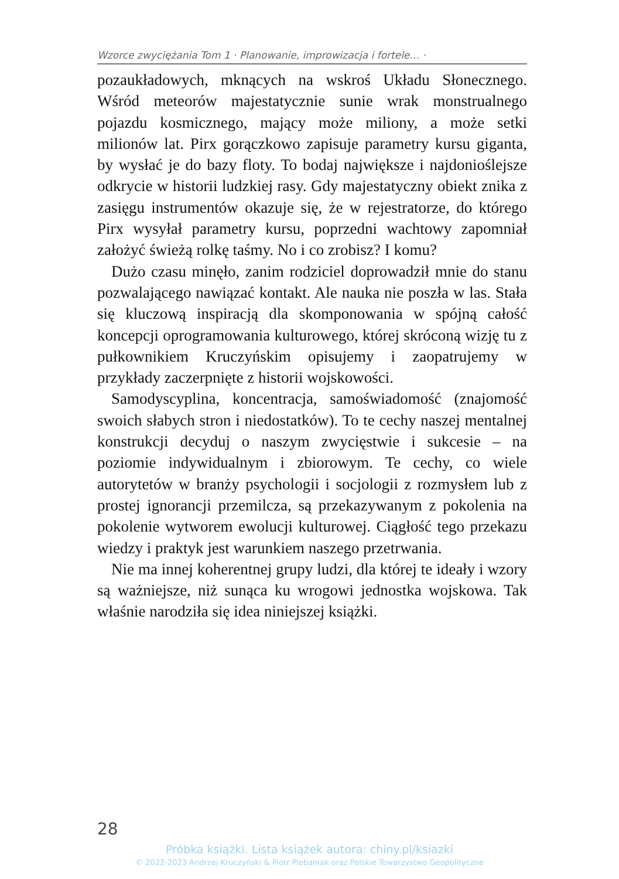Wzorce zwyciężania Tom 1 · Planowanie, improwizacja i fortele… ·
pozaukładowych, mknących na wskroś Układu Słoneczne­go. Wśród meteorów majestatycznie sunie wrak monstru­alnego pojazdu kosmicznego, mający może miliony, a może setki milionów lat. Pirx gorączkowo zapisuje parametry kur­su giganta, by wysłać je do bazy floty. To bodaj największe i najdonioślejsze odkrycie w historii ludzkiej rasy. Gdy ma­jestatyczny obiekt znika z zasięgu instrumentów okazuje się, że w rejestratorze, do którego Pirx wysyłał parametry kursu, poprzedni wachtowy zapomniał założyć świeżą rolkę taśmy. No i co zrobisz? I komu?
Dużo czasu minęło, zanim rodziciel doprowadził mnie do stanu pozwalającego nawiązać kontakt. Ale nauka nie poszła w las. Stała się kluczową inspiracją dla skompono­wania w spójną całość koncepcji oprogramowania kulturowe­go, której skróconą wizję tu z pułkownikiem Kruczyńskim opisujemy i zaopatrujemy w przykłady zaczerpnięte z histo­rii wojskowości.
Samodyscyplina, koncentracja, samoświadomość (zna­jomość swoich słabych stron i niedostatków). To te cechy naszej mentalnej konstrukcji decyduj o naszym zwycię­stwie i sukcesie – na poziomie indywidualnym i zbiorowym. Te cechy, co wiele autorytetów w branży psychologii i socjologii z rozmysłem lub z prostej ignorancji prze­milcza, są przekazywanym z pokolenia na pokolenie wytworem ewolucji kulturowej. Ciągłość tego przekazu wiedzy i praktyk jest warunkiem naszego przetrwania.
Nie ma innej koherentnej grupy ludzi, dla której te ideały i wzory są ważniejsze, niż sunąca ku wrogowi jednostka wojskowa. Tak właśnie narodziła się idea niniejszej książki.
28
Próbka książki. Lista książek autora: chiny.pl/ksiazki
© 2022-2023 Andrzej Kruczyński & Piotr Plebaniak oraz Polskie Towarzystwo Geopolityczne